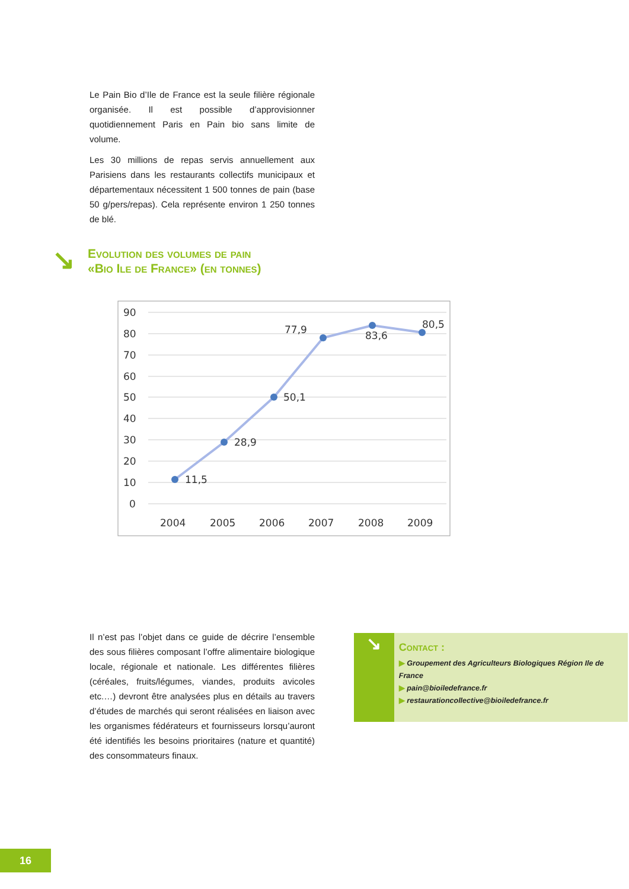Le Pain Bio d’Ile de France est la seule filière régionale organisée. Il est possible d’approvisionner quotidiennement Paris en Pain bio sans limite de volume.
Les 30 millions de repas servis annuellement aux Parisiens dans les restaurants collectifs municipaux et départementaux nécessitent 1 500 tonnes de pain (base 50 g/pers/repas). Cela représente environ 1 250 tonnes de blé.
↘
Evolution des volumes de pain
«Bio Ile de France» (en tonnes)
90
80
70
60
50
40
30
20
10
0
2004
2005
2006
2007
2008
2009
11,5
28,9
50,1
77,9
83,6
80,5
Il n’est pas l’objet dans ce guide de décrire l’ensemble des sous filières composant l’offre alimentaire biologique locale, régionale et nationale. Les différentes filières (céréales, fruits/légumes, viandes, produits avicoles etc.…) devront être analysées plus en détails au travers d’études de marchés qui seront réalisées en liaison avec les organismes fédérateurs et fournisseurs lorsqu’auront été identifiés les besoins prioritaires (nature et quantité) des consommateurs finaux.
↘
Contact :
▶ Groupement des Agriculteurs Biologiques Région Ile de France
▶ pain@bioiledefrance.fr
▶ restaurationcollective@bioiledefrance.fr
16